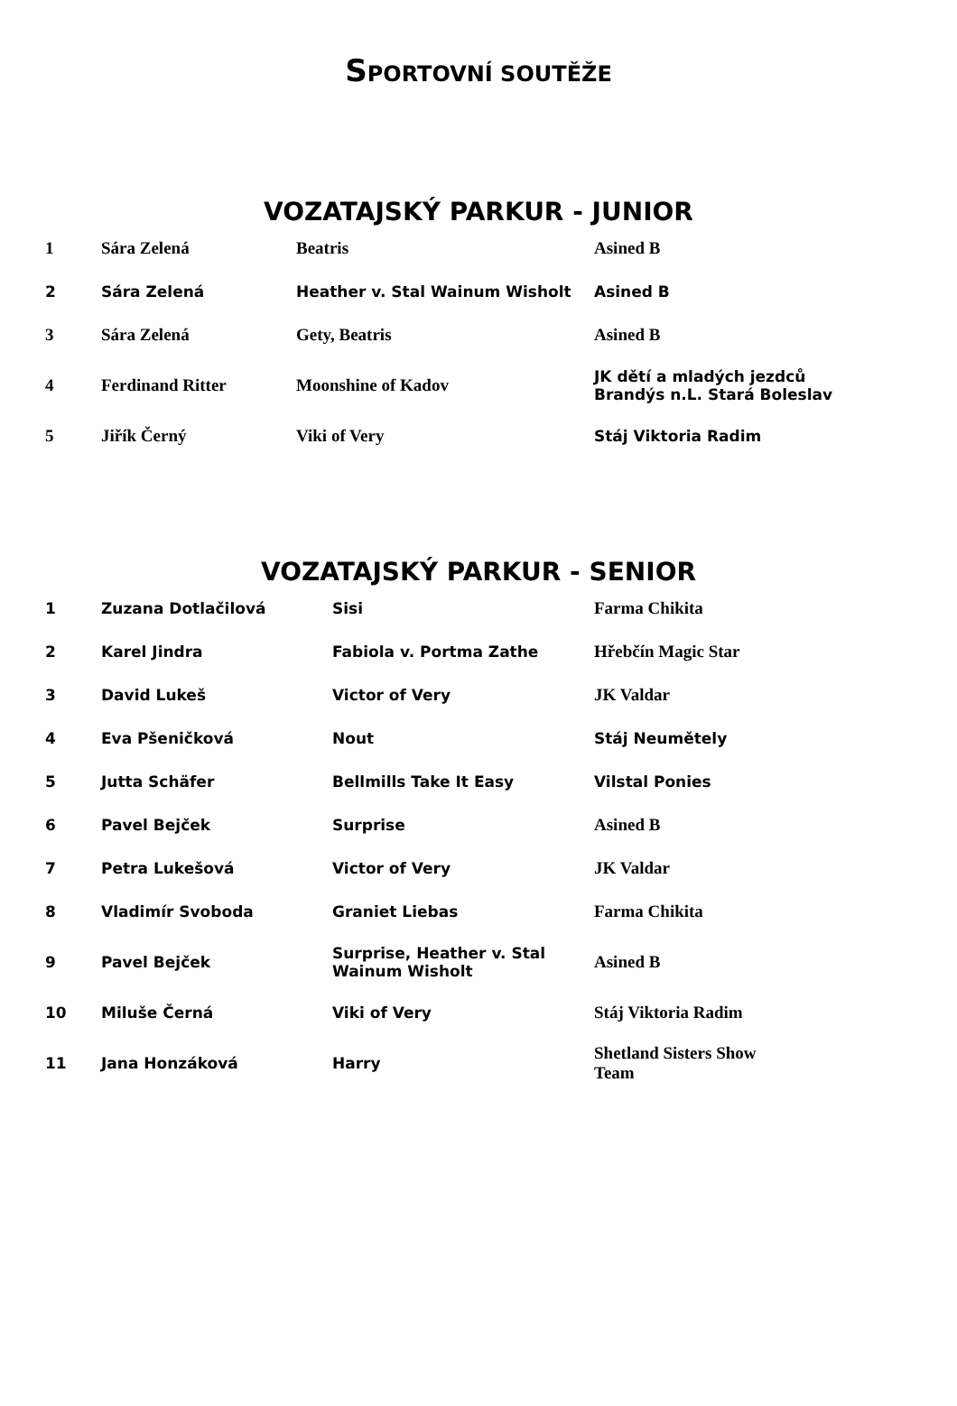SPORTOVNÍ SOUTĚŽE
VOZATAJSKÝ PARKUR - JUNIOR
| 1 | Sára Zelená | Beatris | Asined B |
| 2 | Sára Zelená | Heather v. Stal Wainum Wisholt | Asined B |
| 3 | Sára Zelená | Gety, Beatris | Asined B |
| 4 | Ferdinand Ritter | Moonshine of Kadov | JK dětí a mladých jezdců Brandýs n.L. Stará Boleslav |
| 5 | Jiřík Černý | Viki of Very | Stáj Viktoria Radim |
VOZATAJSKÝ PARKUR - SENIOR
| 1 | Zuzana Dotlačilová | Sisi | Farma Chikita |
| 2 | Karel Jindra | Fabiola v. Portma Zathe | Hřebčín Magic Star |
| 3 | David Lukeš | Victor of Very | JK Valdar |
| 4 | Eva Pšeničková | Nout | Stáj Neumětely |
| 5 | Jutta Schäfer | Bellmills Take It Easy | Vilstal Ponies |
| 6 | Pavel Bejček | Surprise | Asined B |
| 7 | Petra Lukešová | Victor of Very | JK Valdar |
| 8 | Vladimír Svoboda | Graniet Liebas | Farma Chikita |
| 9 | Pavel Bejček | Surprise, Heather v. Stal Wainum Wisholt | Asined B |
| 10 | Miluše Černá | Viki of Very | Stáj Viktoria Radim |
| 11 | Jana Honzáková | Harry | Shetland Sisters Show Team |